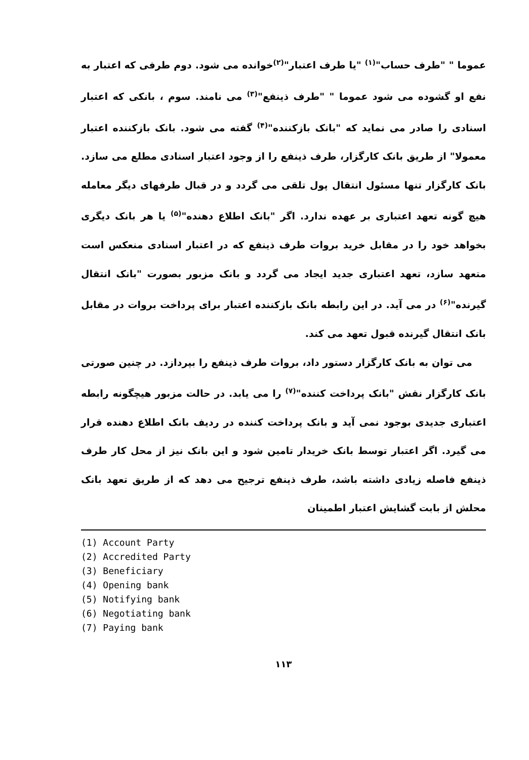عموما " "طرف حساب"<sup>(۱)</sup> "یا طرف اعتبار"<sup>(۲)</sup>خوانده می شود. دوم طرفی که اعتبار به نفع او گشوده می شود عموما " "طرف ذینفع"<sup>(۳)</sup> می نامند. سوم ، بانکی که اعتبار اسنادی را صادر می نماید که "بانک بازکننده"<sup>(۴)</sup> گفته می شود. بانک بازکننده اعتبار معمولا" از طریق بانک کارگزار، طرف ذینفع را از وجود اعتبار اسنادی مطلع می سازد. بانک کارگزار تنها مسئول انتقال پول تلقی می گردد و در قبال طرفهای دیگر معامله هیچ گونه تعهد اعتباری بر عهده ندارد. اگر "بانک اطلاع دهنده"<sup>(۵)</sup> یا هر بانک دیگری بخواهد خود را در مقابل خرید بروات طرف ذینفع که در اعتبار اسنادی منعکس است متعهد سازد، تعهد اعتباری جدید ایجاد می گردد و بانک مزبور بصورت "بانک انتقال گیرنده"<sup>(۶)</sup> در می آید. در این رابطه بانک بازکننده اعتبار برای پرداخت بروات در مقابل بانک انتقال گیرنده قبول تعهد می کند.
می توان به بانک کارگزار دستور داد، بروات طرف ذینفع را بپردازد. در چنین صورتی بانک کارگزار نقش "بانک پرداخت کننده"<sup>(۷)</sup> را می یابد. در حالت مزبور هیچگونه رابطه اعتباری جدیدی بوجود نمی آید و بانک پرداخت کننده در ردیف بانک اطلاع دهنده قرار می گیرد. اگر اعتبار توسط بانک خریدار تامین شود و این بانک نیز از محل کار طرف ذینفع فاصله زیادی داشته باشد، طرف ذینفع ترجیح می دهد که از طریق تعهد بانک محلش از بابت گشایش اعتبار اطمینان
(1) Account Party
(2) Accredited Party
(3) Beneficiary
(4) Opening bank
(5) Notifying bank
(6) Negotiating bank
(7) Paying bank
۱۱۳